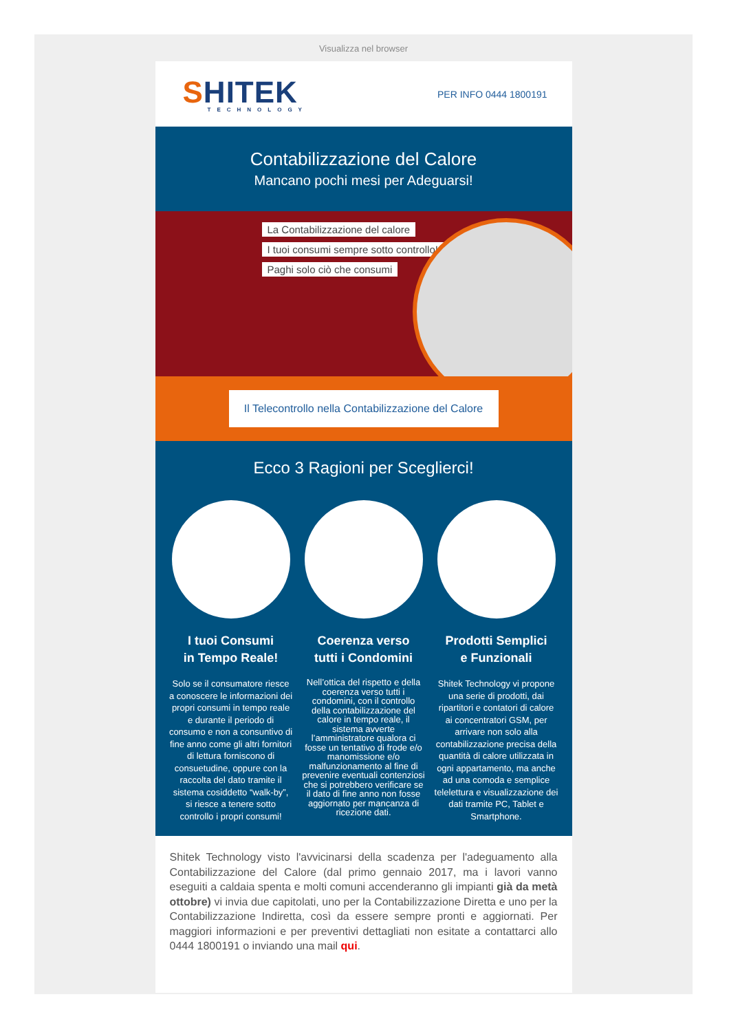Visualizza nel browser
SHITEK
TECHNOLOGY
PER INFO 0444 1800191
Contabilizzazione del Calore
Mancano pochi mesi per Adeguarsi!
La Contabilizzazione del calore
I tuoi consumi sempre sotto controllo!
Paghi solo ciò che consumi
Il Telecontrollo nella Contabilizzazione del Calore
Ecco 3 Ragioni per Sceglierci!
I tuoi Consumi
in Tempo Reale!
Solo se il consumatore riesce a conoscere le informazioni dei propri consumi in tempo reale e durante il periodo di consumo e non a consuntivo di fine anno come gli altri fornitori di lettura forniscono di consuetudine, oppure con la raccolta del dato tramite il sistema cosiddetto “walk-by”, si riesce a tenere sotto controllo i propri consumi!
Coerenza verso
tutti i Condomini
Nell’ottica del rispetto e della coerenza verso tutti i condomini, con il controllo della contabilizzazione del calore in tempo reale, il sistema avverte l’amministratore qualora ci fosse un tentativo di frode e/o manomissione e/o malfunzionamento al fine di prevenire eventuali contenziosi che si potrebbero verificare se il dato di fine anno non fosse aggiornato per mancanza di ricezione dati.
Prodotti Semplici
e Funzionali
Shitek Technology vi propone una serie di prodotti, dai ripartitori e contatori di calore ai concentratori GSM, per arrivare non solo alla contabilizzazione precisa della quantità di calore utilizzata in ogni appartamento, ma anche ad una comoda e semplice telelettura e visualizzazione dei dati tramite PC, Tablet e Smartphone.
Shitek Technology visto l'avvicinarsi della scadenza per l'adeguamento alla Contabilizzazione del Calore (dal primo gennaio 2017, ma i lavori vanno eseguiti a caldaia spenta e molti comuni accenderanno gli impianti già da metà ottobre) vi invia due capitolati, uno per la Contabilizzazione Diretta e uno per la Contabilizzazione Indiretta, così da essere sempre pronti e aggiornati. Per maggiori informazioni e per preventivi dettagliati non esitate a contattarci allo 0444 1800191 o inviando una mail qui.